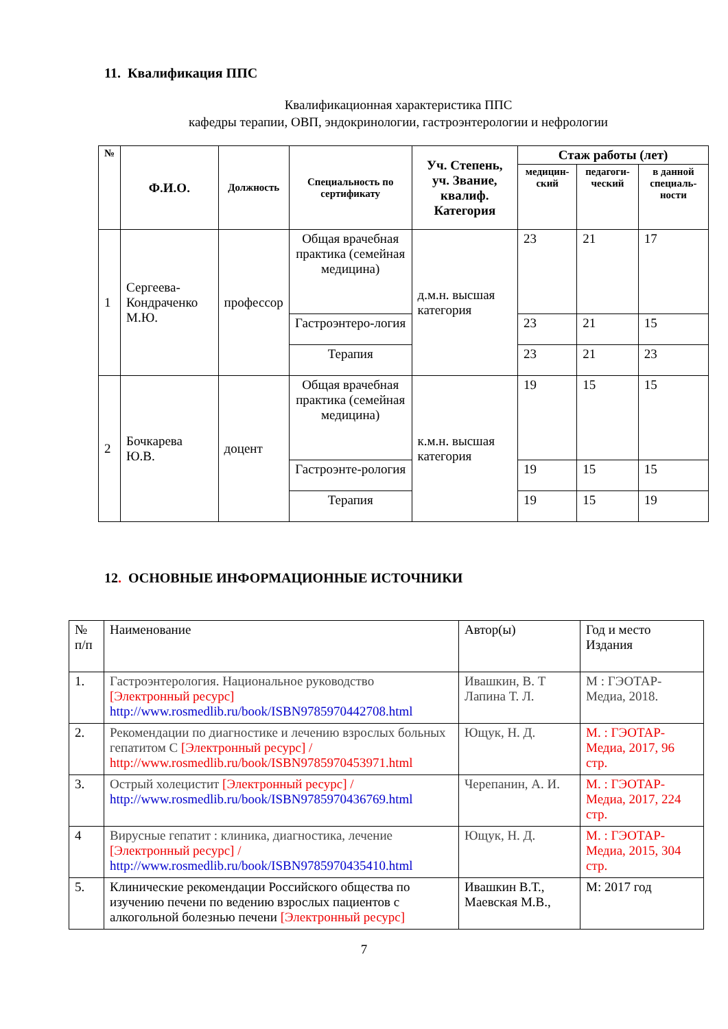11. Квалификация ППС
Квалификационная характеристика ППС
кафедры терапии, ОВП, эндокринологии, гастроэнтерологии и нефрологии
| № | Ф.И.О. | Должность | Специальность по сертификату | Уч. Степень, уч. Звание, квалиф. Категория | Стаж работы (лет) | | |
| --- | --- | --- | --- | --- | --- | --- | --- |
| | | | | | медицин-ский | педагоги-ческий | в данной специаль-ности |
| 1 | Сергеева-Кондраченко М.Ю. | профессор | Общая врачебная практика (семейная медицина) | д.м.н. высшая категория | 23 | 21 | 17 |
| | | | Гастроэнтеро-логия | | 23 | 21 | 15 |
| | | | Терапия | | 23 | 21 | 23 |
| 2 | Бочкарева Ю.В. | доцент | Общая врачебная практика (семейная медицина) | к.м.н. высшая категория | 19 | 15 | 15 |
| | | | Гастроэнте-рология | | 19 | 15 | 15 |
| | | | Терапия | | 19 | 15 | 19 |
12. ОСНОВНЫЕ ИНФОРМАЦИОННЫЕ ИСТОЧНИКИ
| № п/п | Наименование | Автор(ы) | Год и место Издания |
| 1. | Гастроэнтерология. Национальное руководство [Электронный ресурс] http://www.rosmedlib.ru/book/ISBN9785970442708.html | Ивашкин, В. Т Лапина Т. Л. | М : ГЭОТАР-Медиа, 2018. |
| 2. | Рекомендации по диагностике и лечению взрослых больных гепатитом С [Электронный ресурс] / http://www.rosmedlib.ru/book/ISBN9785970453971.html | Ющук, Н. Д. | М. : ГЭОТАР-Медиа, 2017, 96 стр. |
| 3. | Острый холецистит [Электронный ресурс] / http://www.rosmedlib.ru/book/ISBN9785970436769.html | Черепанин, А. И. | М. : ГЭОТАР-Медиа, 2017, 224 стр. |
| 4 | Вирусные гепатит : клиника, диагностика, лечение [Электронный ресурс] / http://www.rosmedlib.ru/book/ISBN9785970435410.html | Ющук, Н. Д. | М. : ГЭОТАР-Медиа, 2015, 304 стр. |
| 5. | Клинические рекомендации Российского общества по изучению печени по ведению взрослых пациентов с алкогольной болезнью печени [Электронный ресурс] | Ивашкин В.Т., Маевская М.В., | М: 2017 год |
7